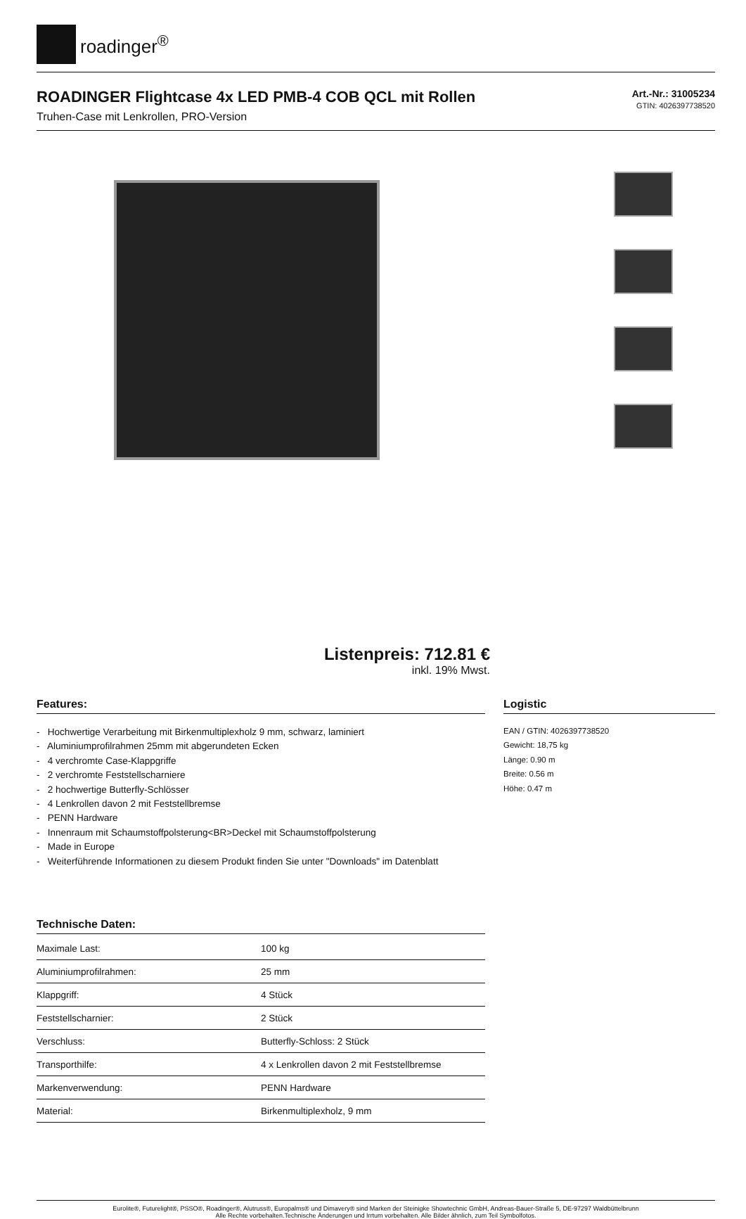roadinger<sup>®</sup>
ROADINGER Flightcase 4x LED PMB-4 COB QCL mit Rollen
Truhen-Case mit Lenkrollen, PRO-Version
Art.-Nr.: 31005234
GTIN: 4026397738520
Listenpreis: 712.81 €
inkl. 19% Mwst.
Features:
- Hochwertige Verarbeitung mit Birkenmultiplexholz 9 mm, schwarz, laminiert
- Aluminiumprofilrahmen 25mm mit abgerundeten Ecken
- 4 verchromte Case-Klappgriffe
- 2 verchromte Feststellscharniere
- 2 hochwertige Butterfly-Schlösser
- 4 Lenkrollen davon 2 mit Feststellbremse
- PENN Hardware
- Innenraum mit Schaumstoffpolsterung<BR>Deckel mit Schaumstoffpolsterung
- Made in Europe
- Weiterführende Informationen zu diesem Produkt finden Sie unter "Downloads" im Datenblatt
Technische Daten:
| Maximale Last: | 100 kg |
| Aluminiumprofilrahmen: | 25 mm |
| Klappgriff: | 4 Stück |
| Feststellscharnier: | 2 Stück |
| Verschluss: | Butterfly-Schloss: 2 Stück |
| Transporthilfe: | 4 x Lenkrollen davon 2 mit Feststellbremse |
| Markenverwendung: | PENN Hardware |
| Material: | Birkenmultiplexholz, 9 mm |
Logistic
EAN / GTIN: 4026397738520
Gewicht: 18,75 kg
Länge: 0.90 m
Breite: 0.56 m
Höhe: 0.47 m
Eurolite®, Futurelight®, PSSO®, Roadinger®, Alutruss®, Europalms® und Dimavery® sind Marken der Steinigke Showtechnic GmbH, Andreas-Bauer-Straße 5, DE-97297 Waldbüttelbrunn
Alle Rechte vorbehalten.Technische Änderungen und Irrtum vorbehalten. Alle Bilder ähnlich, zum Teil Symbolfotos.